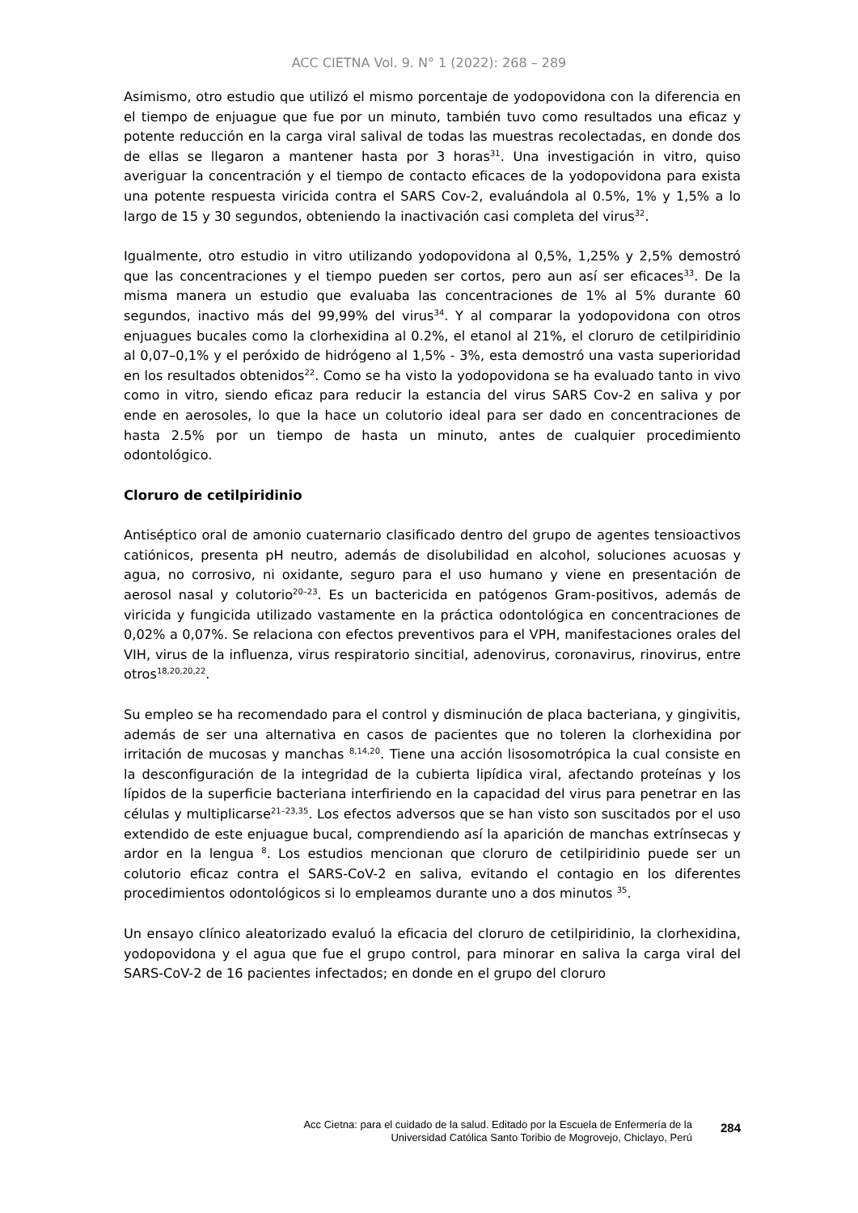ACC CIETNA Vol. 9. N° 1 (2022): 268 – 289
Asimismo, otro estudio que utilizó el mismo porcentaje de yodopovidona con la diferencia en el tiempo de enjuague que fue por un minuto, también tuvo como resultados una eficaz y potente reducción en la carga viral salival de todas las muestras recolectadas, en donde dos de ellas se llegaron a mantener hasta por 3 horas<sup>31</sup>. Una investigación in vitro, quiso averiguar la concentración y el tiempo de contacto eficaces de la yodopovidona para exista una potente respuesta viricida contra el SARS Cov-2, evaluándola al 0.5%, 1% y 1,5% a lo largo de 15 y 30 segundos, obteniendo la inactivación casi completa del virus<sup>32</sup>.
Igualmente, otro estudio in vitro utilizando yodopovidona al 0,5%, 1,25% y 2,5% demostró que las concentraciones y el tiempo pueden ser cortos, pero aun así ser eficaces<sup>33</sup>. De la misma manera un estudio que evaluaba las concentraciones de 1% al 5% durante 60 segundos, inactivo más del 99,99% del virus<sup>34</sup>. Y al comparar la yodopovidona con otros enjuagues bucales como la clorhexidina al 0.2%, el etanol al 21%, el cloruro de cetilpiridinio al 0,07–0,1% y el peróxido de hidrógeno al 1,5% - 3%, esta demostró una vasta superioridad en los resultados obtenidos<sup>22</sup>. Como se ha visto la yodopovidona se ha evaluado tanto in vivo como in vitro, siendo eficaz para reducir la estancia del virus SARS Cov-2 en saliva y por ende en aerosoles, lo que la hace un colutorio ideal para ser dado en concentraciones de hasta 2.5% por un tiempo de hasta un minuto, antes de cualquier procedimiento odontológico.
Cloruro de cetilpiridinio
Antiséptico oral de amonio cuaternario clasificado dentro del grupo de agentes tensioactivos catiónicos, presenta pH neutro, además de disolubilidad en alcohol, soluciones acuosas y agua, no corrosivo, ni oxidante, seguro para el uso humano y viene en presentación de aerosol nasal y colutorio<sup>20–23</sup>. Es un bactericida en patógenos Gram-positivos, además de viricida y fungicida utilizado vastamente en la práctica odontológica en concentraciones de 0,02% a 0,07%. Se relaciona con efectos preventivos para el VPH, manifestaciones orales del VIH, virus de la influenza, virus respiratorio sincitial, adenovirus, coronavirus, rinovirus, entre otros<sup>18,20,20,22</sup>.
Su empleo se ha recomendado para el control y disminución de placa bacteriana, y gingivitis, además de ser una alternativa en casos de pacientes que no toleren la clorhexidina por irritación de mucosas y manchas <sup>8,14,20</sup>. Tiene una acción lisosomotrópica la cual consiste en la desconfiguración de la integridad de la cubierta lipídica viral, afectando proteínas y los lípidos de la superficie bacteriana interfiriendo en la capacidad del virus para penetrar en las células y multiplicarse<sup>21–23,35</sup>. Los efectos adversos que se han visto son suscitados por el uso extendido de este enjuague bucal, comprendiendo así la aparición de manchas extrínsecas y ardor en la lengua <sup>8</sup>. Los estudios mencionan que cloruro de cetilpiridinio puede ser un colutorio eficaz contra el SARS-CoV-2 en saliva, evitando el contagio en los diferentes procedimientos odontológicos si lo empleamos durante uno a dos minutos <sup>35</sup>.
Un ensayo clínico aleatorizado evaluó la eficacia del cloruro de cetilpiridinio, la clorhexidina, yodopovidona y el agua que fue el grupo control, para minorar en saliva la carga viral del SARS-CoV-2 de 16 pacientes infectados; en donde en el grupo del cloruro
Acc Cietna: para el cuidado de la salud. Editado por la Escuela de Enfermería de la
Universidad Católica Santo Toribio de Mogrovejo, Chiclayo, Perú
284